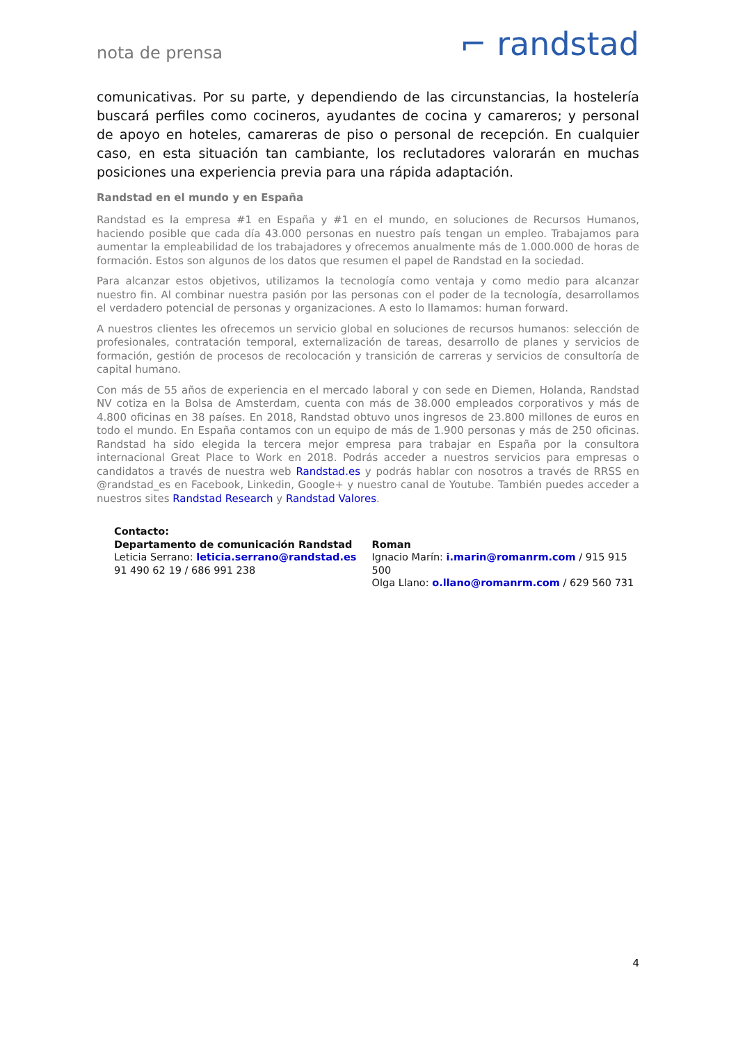nota de prensa ⌐ randstad
comunicativas. Por su parte, y dependiendo de las circunstancias, la hostelería buscará perfiles como cocineros, ayudantes de cocina y camareros; y personal de apoyo en hoteles, camareras de piso o personal de recepción. En cualquier caso, en esta situación tan cambiante, los reclutadores valorarán en muchas posiciones una experiencia previa para una rápida adaptación.
Randstad en el mundo y en España
Randstad es la empresa #1 en España y #1 en el mundo, en soluciones de Recursos Humanos, haciendo posible que cada día 43.000 personas en nuestro país tengan un empleo. Trabajamos para aumentar la empleabilidad de los trabajadores y ofrecemos anualmente más de 1.000.000 de horas de formación. Estos son algunos de los datos que resumen el papel de Randstad en la sociedad.
Para alcanzar estos objetivos, utilizamos la tecnología como ventaja y como medio para alcanzar nuestro fin. Al combinar nuestra pasión por las personas con el poder de la tecnología, desarrollamos el verdadero potencial de personas y organizaciones. A esto lo llamamos: human forward.
A nuestros clientes les ofrecemos un servicio global en soluciones de recursos humanos: selección de profesionales, contratación temporal, externalización de tareas, desarrollo de planes y servicios de formación, gestión de procesos de recolocación y transición de carreras y servicios de consultoría de capital humano.
Con más de 55 años de experiencia en el mercado laboral y con sede en Diemen, Holanda, Randstad NV cotiza en la Bolsa de Amsterdam, cuenta con más de 38.000 empleados corporativos y más de 4.800 oficinas en 38 países. En 2018, Randstad obtuvo unos ingresos de 23.800 millones de euros en todo el mundo. En España contamos con un equipo de más de 1.900 personas y más de 250 oficinas. Randstad ha sido elegida la tercera mejor empresa para trabajar en España por la consultora internacional Great Place to Work en 2018. Podrás acceder a nuestros servicios para empresas o candidatos a través de nuestra web Randstad.es y podrás hablar con nosotros a través de RRSS en @randstad_es en Facebook, Linkedin, Google+ y nuestro canal de Youtube. También puedes acceder a nuestros sites Randstad Research y Randstad Valores.
Contacto:
Departamento de comunicación Randstad
Leticia Serrano: leticia.serrano@randstad.es
91 490 62 19 / 686 991 238
Roman
Ignacio Marín: i.marin@romanrm.com / 915 915 500
Olga Llano: o.llano@romanrm.com / 629 560 731
4